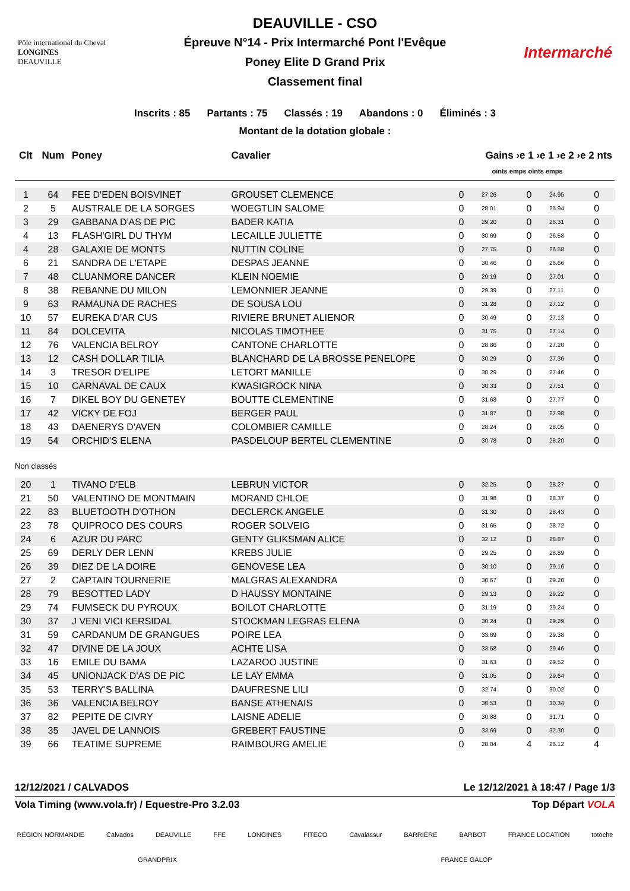Pôle international du Cheval
LONGINES
DEAUVILLE
DEAUVILLE - CSO
Épreuve N°14 - Prix Intermarché Pont l'Evêque
Poney Elite D Grand Prix
Classement final
Intermarché
Inscrits : 85 Partants : 75 Classés : 19 Abandons : 0 Éliminés : 3
Montant de la dotation globale :
| Clt | Num | Poney | Cavalier | Gains ›e 1 ›e 1 ›e 2 ›e 2 nts | | | | |
| --- | --- | --- | --- | --- | --- | --- | --- | --- |
| | | | | oints emps oints emps | | | | |
| 1 | 64 | FEE D'EDEN BOISVINET | GROUSET CLEMENCE | 0 | 27.26 | 0 | 24.95 | 0 |
| 2 | 5 | AUSTRALE DE LA SORGES | WOEGTLIN SALOME | 0 | 28.01 | 0 | 25.94 | 0 |
| 3 | 29 | GABBANA D'AS DE PIC | BADER KATIA | 0 | 29.20 | 0 | 26.31 | 0 |
| 4 | 13 | FLASH'GIRL DU THYM | LECAILLE JULIETTE | 0 | 30.69 | 0 | 26.58 | 0 |
| 4 | 28 | GALAXIE DE MONTS | NUTTIN COLINE | 0 | 27.75 | 0 | 26.58 | 0 |
| 6 | 21 | SANDRA DE L'ETAPE | DESPAS JEANNE | 0 | 30.46 | 0 | 26.66 | 0 |
| 7 | 48 | CLUANMORE DANCER | KLEIN NOEMIE | 0 | 29.19 | 0 | 27.01 | 0 |
| 8 | 38 | REBANNE DU MILON | LEMONNIER JEANNE | 0 | 29.39 | 0 | 27.11 | 0 |
| 9 | 63 | RAMAUNA DE RACHES | DE SOUSA LOU | 0 | 31.28 | 0 | 27.12 | 0 |
| 10 | 57 | EUREKA D'AR CUS | RIVIERE BRUNET ALIENOR | 0 | 30.49 | 0 | 27.13 | 0 |
| 11 | 84 | DOLCEVITA | NICOLAS TIMOTHEE | 0 | 31.75 | 0 | 27.14 | 0 |
| 12 | 76 | VALENCIA BELROY | CANTONE CHARLOTTE | 0 | 28.86 | 0 | 27.20 | 0 |
| 13 | 12 | CASH DOLLAR TILIA | BLANCHARD DE LA BROSSE PENELOPE | 0 | 30.29 | 0 | 27.36 | 0 |
| 14 | 3 | TRESOR D'ELIPE | LETORT MANILLE | 0 | 30.29 | 0 | 27.46 | 0 |
| 15 | 10 | CARNAVAL DE CAUX | KWASIGROCK NINA | 0 | 30.33 | 0 | 27.51 | 0 |
| 16 | 7 | DIKEL BOY DU GENETEY | BOUTTE CLEMENTINE | 0 | 31.68 | 0 | 27.77 | 0 |
| 17 | 42 | VICKY DE FOJ | BERGER PAUL | 0 | 31.87 | 0 | 27.98 | 0 |
| 18 | 43 | DAENERYS D'AVEN | COLOMBIER CAMILLE | 0 | 28.24 | 0 | 28.05 | 0 |
| 19 | 54 | ORCHID'S ELENA | PASDELOUP BERTEL CLEMENTINE | 0 | 30.78 | 0 | 28.20 | 0 |
| Non classés | | | | | | | | |
| 20 | 1 | TIVANO D'ELB | LEBRUN VICTOR | 0 | 32.25 | 0 | 28.27 | 0 |
| 21 | 50 | VALENTINO DE MONTMAIN | MORAND CHLOE | 0 | 31.98 | 0 | 28.37 | 0 |
| 22 | 83 | BLUETOOTH D'OTHON | DECLERCK ANGELE | 0 | 31.30 | 0 | 28.43 | 0 |
| 23 | 78 | QUIPROCO DES COURS | ROGER SOLVEIG | 0 | 31.65 | 0 | 28.72 | 0 |
| 24 | 6 | AZUR DU PARC | GENTY GLIKSMAN ALICE | 0 | 32.12 | 0 | 28.87 | 0 |
| 25 | 69 | DERLY DER LENN | KREBS JULIE | 0 | 29.25 | 0 | 28.89 | 0 |
| 26 | 39 | DIEZ DE LA DOIRE | GENOVESE LEA | 0 | 30.10 | 0 | 29.16 | 0 |
| 27 | 2 | CAPTAIN TOURNERIE | MALGRAS ALEXANDRA | 0 | 30.67 | 0 | 29.20 | 0 |
| 28 | 79 | BESOTTED LADY | D HAUSSY MONTAINE | 0 | 29.13 | 0 | 29.22 | 0 |
| 29 | 74 | FUMSECK DU PYROUX | BOILOT CHARLOTTE | 0 | 31.19 | 0 | 29.24 | 0 |
| 30 | 37 | J VENI VICI KERSIDAL | STOCKMAN LEGRAS ELENA | 0 | 30.24 | 0 | 29.29 | 0 |
| 31 | 59 | CARDANUM DE GRANGUES | POIRE LEA | 0 | 33.69 | 0 | 29.38 | 0 |
| 32 | 47 | DIVINE DE LA JOUX | ACHTE LISA | 0 | 33.58 | 0 | 29.46 | 0 |
| 33 | 16 | EMILE DU BAMA | LAZAROO JUSTINE | 0 | 31.63 | 0 | 29.52 | 0 |
| 34 | 45 | UNIONJACK D'AS DE PIC | LE LAY EMMA | 0 | 31.05 | 0 | 29.64 | 0 |
| 35 | 53 | TERRY'S BALLINA | DAUFRESNE LILI | 0 | 32.74 | 0 | 30.02 | 0 |
| 36 | 36 | VALENCIA BELROY | BANSE ATHENAIS | 0 | 30.53 | 0 | 30.34 | 0 |
| 37 | 82 | PEPITE DE CIVRY | LAISNE ADELIE | 0 | 30.88 | 0 | 31.71 | 0 |
| 38 | 35 | JAVEL DE LANNOIS | GREBERT FAUSTINE | 0 | 33.69 | 0 | 32.30 | 0 |
| 39 | 66 | TEATIME SUPREME | RAIMBOURG AMELIE | 0 | 28.04 | 4 | 26.12 | 4 |
12/12/2021 / CALVADOS Le 12/12/2021 à 18:47 / Page 1/3
Vola Timing (www.vola.fr) / Equestre-Pro 3.2.03 Top Départ VOLA
RÉGION NORMANDIE Calvados DEAUVILLE FFE LONGINES FITECO Cavalassur BARRIÈRE BARBOT FRANCE LOCATION totoche GRANDPRIX FRANCE GALOP